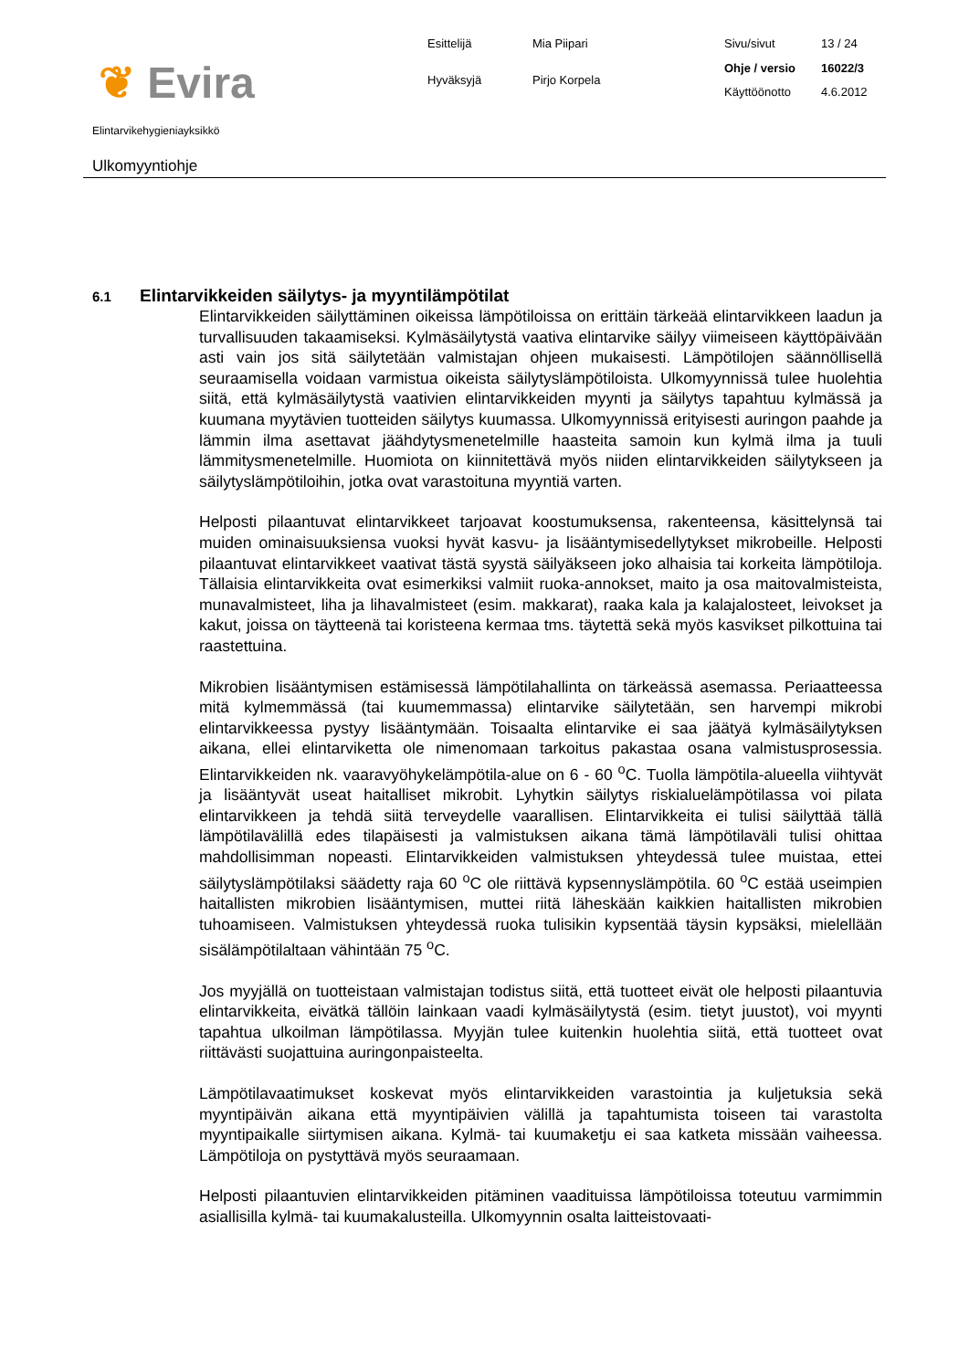❦ Evira
Esittelijä
Mia Piipari
Hyväksyjä
Pirjo Korpela
Sivu/sivut
13 / 24
Ohje / versio
16022/3
Käyttöönotto
4.6.2012
Elintarvikehygieniayksikkö
Ulkomyyntiohje
6.1 Elintarvikkeiden säilytys- ja myyntilämpötilat
Elintarvikkeiden säilyttäminen oikeissa lämpötiloissa on erittäin tärkeää elintarvikkeen laadun ja turvallisuuden takaamiseksi. Kylmäsäilytystä vaativa elintarvike säilyy viimeiseen käyttöpäivään asti vain jos sitä säilytetään valmistajan ohjeen mukaisesti. Lämpötilojen säännöllisellä seuraamisella voidaan varmistua oikeista säilytyslämpötiloista. Ulkomyynnissä tulee huolehtia siitä, että kylmäsäilytystä vaativien elintarvikkeiden myynti ja säilytys tapahtuu kylmässä ja kuumana myytävien tuotteiden säilytys kuumassa. Ulkomyynnissä erityisesti auringon paahde ja lämmin ilma asettavat jäähdytysmenetelmille haasteita samoin kun kylmä ilma ja tuuli lämmitysmenetelmille. Huomiota on kiinnitettävä myös niiden elintarvikkeiden säilytykseen ja säilytyslämpötiloihin, jotka ovat varastoituna myyntiä varten.
Helposti pilaantuvat elintarvikkeet tarjoavat koostumuksensa, rakenteensa, käsittelynsä tai muiden ominaisuuksiensa vuoksi hyvät kasvu- ja lisääntymisedellytykset mikrobeille. Helposti pilaantuvat elintarvikkeet vaativat tästä syystä säilyäkseen joko alhaisia tai korkeita lämpötiloja. Tällaisia elintarvikkeita ovat esimerkiksi valmiit ruoka-annokset, maito ja osa maitovalmisteista, munavalmisteet, liha ja lihavalmisteet (esim. makkarat), raaka kala ja kalajalosteet, leivokset ja kakut, joissa on täytteenä tai koristeena kermaa tms. täytettä sekä myös kasvikset pilkottuina tai raastettuina.
Mikrobien lisääntymisen estämisessä lämpötilahallinta on tärkeässä asemassa. Periaatteessa mitä kylmemmässä (tai kuumemmassa) elintarvike säilytetään, sen harvempi mikrobi elintarvikkeessa pystyy lisääntymään. Toisaalta elintarvike ei saa jäätyä kylmäsäilytyksen aikana, ellei elintarviketta ole nimenomaan tarkoitus pakastaa osana valmistusprosessia. Elintarvikkeiden nk. vaaravyöhykelämpötila-alue on 6 - 60 <sup>o</sup>C. Tuolla lämpötila-alueella viihtyvät ja lisääntyvät useat haitalliset mikrobit. Lyhytkin säilytys riskialuelämpötilassa voi pilata elintarvikkeen ja tehdä siitä terveydelle vaarallisen. Elintarvikkeita ei tulisi säilyttää tällä lämpötilavälillä edes tilapäisesti ja valmistuksen aikana tämä lämpötilaväli tulisi ohittaa mahdollisimman nopeasti. Elintarvikkeiden valmistuksen yhteydessä tulee muistaa, ettei säilytyslämpötilaksi säädetty raja 60 <sup>o</sup>C ole riittävä kypsennyslämpötila. 60 <sup>o</sup>C estää useimpien haitallisten mikrobien lisääntymisen, muttei riitä läheskään kaikkien haitallisten mikrobien tuhoamiseen. Valmistuksen yhteydessä ruoka tulisikin kypsentää täysin kypsäksi, mielellään sisälämpötilaltaan vähintään 75 <sup>o</sup>C.
Jos myyjällä on tuotteistaan valmistajan todistus siitä, että tuotteet eivät ole helposti pilaantuvia elintarvikkeita, eivätkä tällöin lainkaan vaadi kylmäsäilytystä (esim. tietyt juustot), voi myynti tapahtua ulkoilman lämpötilassa. Myyjän tulee kuitenkin huolehtia siitä, että tuotteet ovat riittävästi suojattuina auringonpaisteelta.
Lämpötilavaatimukset koskevat myös elintarvikkeiden varastointia ja kuljetuksia sekä myyntipäivän aikana että myyntipäivien välillä ja tapahtumista toiseen tai varastolta myyntipaikalle siirtymisen aikana. Kylmä- tai kuumaketju ei saa katketa missään vaiheessa. Lämpötiloja on pystyttävä myös seuraamaan.
Helposti pilaantuvien elintarvikkeiden pitäminen vaadituissa lämpötiloissa toteutuu varmimmin asiallisilla kylmä- tai kuumakalusteilla. Ulkomyynnin osalta laitteistovaati-